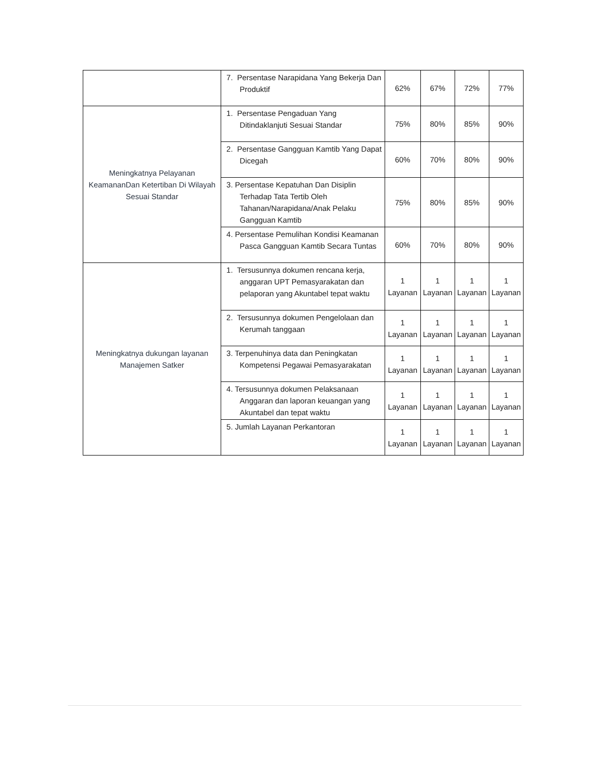| | 7. Persentase Narapidana Yang Bekerja Dan Produktif | 62% | 67% | 72% | 77% |
| Meningkatnya Pelayanan KeamananDan Ketertiban Di Wilayah Sesuai Standar | 1. Persentase Pengaduan Yang Ditindaklanjuti Sesuai Standar | 75% | 80% | 85% | 90% |
| | 2. Persentase Gangguan Kamtib Yang Dapat Dicegah | 60% | 70% | 80% | 90% |
| | 3. Persentase Kepatuhan Dan Disiplin Terhadap Tata Tertib Oleh Tahanan/Narapidana/Anak Pelaku Gangguan Kamtib | 75% | 80% | 85% | 90% |
| | 4. Persentase Pemulihan Kondisi Keamanan Pasca Gangguan Kamtib Secara Tuntas | 60% | 70% | 80% | 90% |
| Meningkatnya dukungan layanan Manajemen Satker | 1. Tersusunnya dokumen rencana kerja, anggaran UPT Pemasyarakatan dan pelaporan yang Akuntabel tepat waktu | 1 Layanan | 1 Layanan | 1 Layanan | 1 Layanan |
| | 2. Tersusunnya dokumen Pengelolaan dan Kerumah tanggaan | 1 Layanan | 1 Layanan | 1 Layanan | 1 Layanan |
| | 3. Terpenuhinya data dan Peningkatan Kompetensi Pegawai Pemasyarakatan | 1 Layanan | 1 Layanan | 1 Layanan | 1 Layanan |
| | 4. Tersusunnya dokumen Pelaksanaan Anggaran dan laporan keuangan yang Akuntabel dan tepat waktu | 1 Layanan | 1 Layanan | 1 Layanan | 1 Layanan |
| | 5. Jumlah Layanan Perkantoran | 1 Layanan | 1 Layanan | 1 Layanan | 1 Layanan |